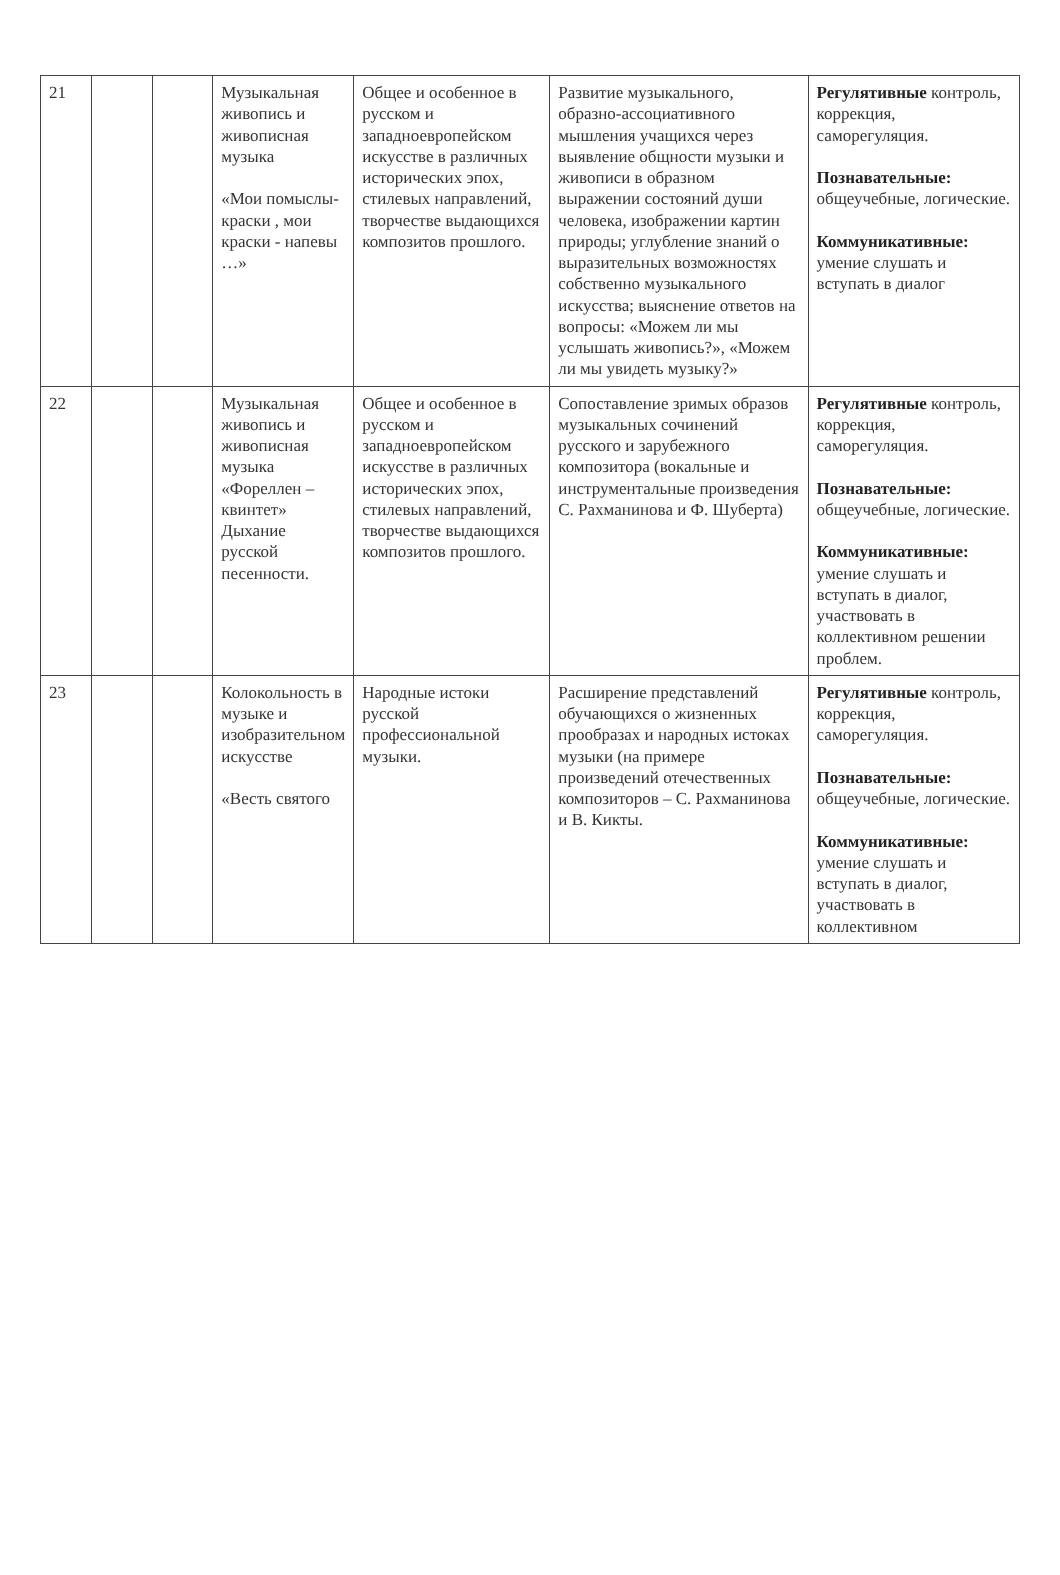| 21 | | | Музыкальная живопись и живописная музыка «Мои помыслы-краски , мои краски - напевы …» | Общее и особенное в русском и западноевропейском искусстве в различных исторических эпох, стилевых направлений, творчестве выдающихся композитов прошлого. | Развитие музыкального, образно-ассоциативного мышления учащихся через выявление общности музыки и живописи в образном выражении состояний души человека, изображении картин природы; углубление знаний о выразительных возможностях собственно музыкального искусства; выяснение ответов на вопросы: «Можем ли мы услышать живопись?», «Можем ли мы увидеть музыку?» | Регулятивные контроль, коррекция, саморегуляция. Познавательные: общеучебные, логические. Коммуникативные: умение слушать и вступать в диалог |
| 22 | | | Музыкальная живопись и живописная музыка «Фореллен – квинтет» Дыхание русской песенности. | Общее и особенное в русском и западноевропейском искусстве в различных исторических эпох, стилевых направлений, творчестве выдающихся композитов прошлого. | Сопоставление зримых образов музыкальных сочинений русского и зарубежного композитора (вокальные и инструментальные произведения С. Рахманинова и Ф. Шуберта) | Регулятивные контроль, коррекция, саморегуляция. Познавательные: общеучебные, логические. Коммуникативные: умение слушать и вступать в диалог, участвовать в коллективном решении проблем. |
| 23 | | | Колокольность в музыке и изобразительном искусстве «Весть святого | Народные истоки русской профессиональной музыки. | Расширение представлений обучающихся о жизненных прообразах и народных истоках музыки (на примере произведений отечественных композиторов – С. Рахманинова и В. Кикты. | Регулятивные контроль, коррекция, саморегуляция. Познавательные: общеучебные, логические. Коммуникативные: умение слушать и вступать в диалог, участвовать в коллективном |